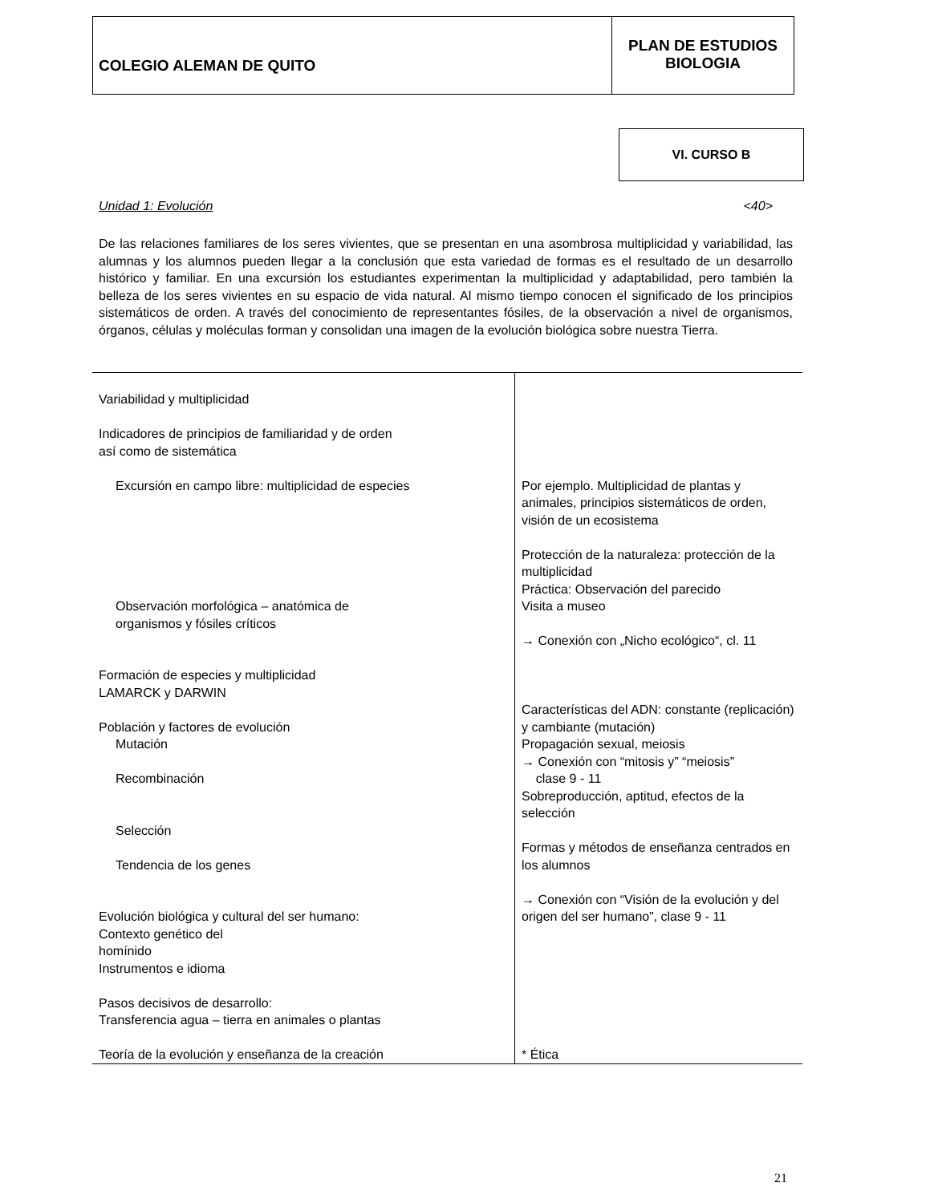COLEGIO ALEMAN DE QUITO
PLAN DE ESTUDIOS
BIOLOGIA
VI. CURSO B
Unidad 1: Evolución <40>
De las relaciones familiares de los seres vivientes, que se presentan en una asombrosa multiplicidad y variabilidad, las alumnas y los alumnos pueden llegar a la conclusión que esta variedad de formas es el resultado de un desarrollo histórico y familiar. En una excursión los estudiantes experimentan la multiplicidad y adaptabilidad, pero también la belleza de los seres vivientes en su espacio de vida natural. Al mismo tiempo conocen el significado de los principios sistemáticos de orden. A través del conocimiento de representantes fósiles, de la observación a nivel de organismos, órganos, células y moléculas forman y consolidan una imagen de la evolución biológica sobre nuestra Tierra.
| Variabilidad y multiplicidad Indicadores de principios de familiaridad y de orden así como de sistemática Excursión en campo libre: multiplicidad de especies Observación morfológica – anatómica de organismos y fósiles críticos Formación de especies y multiplicidad LAMARCK y DARWIN Población y factores de evolución Mutación Recombinación Selección Tendencia de los genes Evolución biológica y cultural del ser humano: Contexto genético del homínido Instrumentos e idioma Pasos decisivos de desarrollo: Transferencia agua – tierra en animales o plantas Teoría de la evolución y enseñanza de la creación | Por ejemplo. Multiplicidad de plantas y animales, principios sistemáticos de orden, visión de un ecosistema Protección de la naturaleza: protección de la multiplicidad Práctica: Observación del parecido Visita a museo → Conexión con „Nicho ecológico“, cl. 11 Características del ADN: constante (replicación) y cambiante (mutación) Propagación sexual, meiosis → Conexión con “mitosis y” “meiosis” clase 9 - 11 Sobreproducción, aptitud, efectos de la selección Formas y métodos de enseñanza centrados en los alumnos → Conexión con “Visión de la evolución y del origen del ser humano”, clase 9 - 11 * Ética |
21